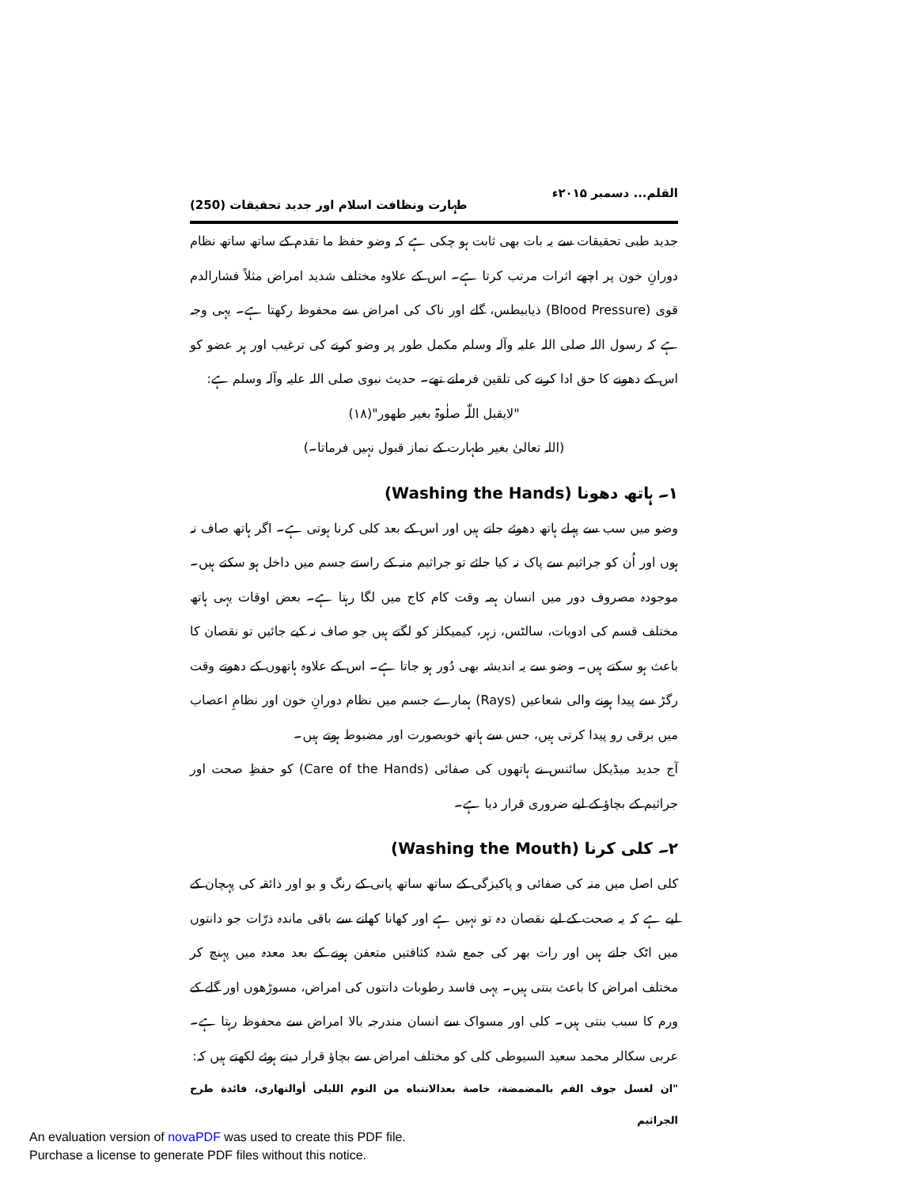القلم... دسمبر ۲۰۱۵ء طہارت ونظافت اسلام اور جدید تحقیقات (250)
جدید طبی تحقیقات سے یہ بات بھی ثابت ہو چکی ہے کہ وضو حفظ ما تقدم کے ساتھ ساتھ نظام دورانِ خون پر اچھے اثرات مرتب کرتا ہے۔ اس کے علاوہ مختلف شدید امراض مثلاً فشارالدم قوی (Blood Pressure) ذیابیطس، گلے اور ناک کی امراض سے محفوظ رکھتا ہے۔ یہی وجہ ہے کہ رسول اللہ صلی اللہ علیہ وآلہ وسلم مکمل طور پر وضو کرنے کی ترغیب اور ہر عضو کو اس کے دھونے کا حق ادا کرنے کی تلقین فرماتے تھے۔ حدیث نبوی صلی اللہ علیہ وآلہ وسلم ہے:
"لایقبل اللّٰہ صلٰوۃ بغیر طھور"(۱۸)
(اللہ تعالیٰ بغیر طہارت کے نماز قبول نہیں فرماتا۔)
۱۔ ہاتھ دھونا (Washing the Hands)
وضو میں سب سے پہلے ہاتھ دھوئے جاتے ہیں اور اس کے بعد کلی کرنا ہوتی ہے۔ اگر ہاتھ صاف نہ ہوں اور اُن کو جراثیم سے پاک نہ کیا جائے تو جراثیم منہ کے راستے جسم میں داخل ہو سکتے ہیں۔ موجودہ مصروف دور میں انسان ہمہ وقت کام کاج میں لگا رہتا ہے۔ بعض اوقات یہی ہاتھ مختلف قسم کی ادویات، سالٹس، زہر، کیمیکلز کو لگتے ہیں جو صاف نہ کیے جائیں تو نقصان کا باعث ہو سکتے ہیں۔ وضو سے یہ اندیشہ بھی دُور ہو جاتا ہے۔ اس کے علاوہ ہاتھوں کے دھوتے وقت رگڑ سے پیدا ہونے والی شعاعیں (Rays) ہمارے جسم میں نظام دورانِ خون اور نظامِ اعصاب میں برقی رو پیدا کرتی ہیں، جس سے ہاتھ خوبصورت اور مضبوط ہوتے ہیں۔
آج جدید میڈیکل سائنس نے ہاتھوں کی صفائی (Care of the Hands) کو حفظِ صحت اور جراثیم کے بچاؤ کے لیے ضروری قرار دیا ہے۔
۲۔ کلی کرنا (Washing the Mouth)
کلی اصل میں منہ کی صفائی و پاکیزگی کے ساتھ ساتھ پانی کے رنگ و بو اور ذائقہ کی پہچان کے لیے ہے کہ یہ صحت کے لیے نقصان دہ تو نہیں ہے اور کھانا کھانے سے باقی ماندہ ذرّات جو دانتوں میں اٹک جاتے ہیں اور رات بھر کی جمع شدہ کثافتیں متعفن ہونے کے بعد معدہ میں پہنچ کر مختلف امراض کا باعث بنتی ہیں۔ یہی فاسد رطوبات دانتوں کی امراض، مسوڑھوں اور گلے کے ورم کا سبب بنتی ہیں۔ کلی اور مسواک سے انسان مندرجہ بالا امراض سے محفوظ رہتا ہے۔ عربی سکالر محمد سعید السیوطی کلی کو مختلف امراض سے بچاؤ قرار دیتے ہوئے لکھتے ہیں کہ:
"ان لغسل جوف الفم بالمضمضة، خاصة بعدالانتباه من النوم الليلی أوالنهاری، فائدة طرح الجراثيم
An evaluation version of novaPDF was used to create this PDF file.
Purchase a license to generate PDF files without this notice.